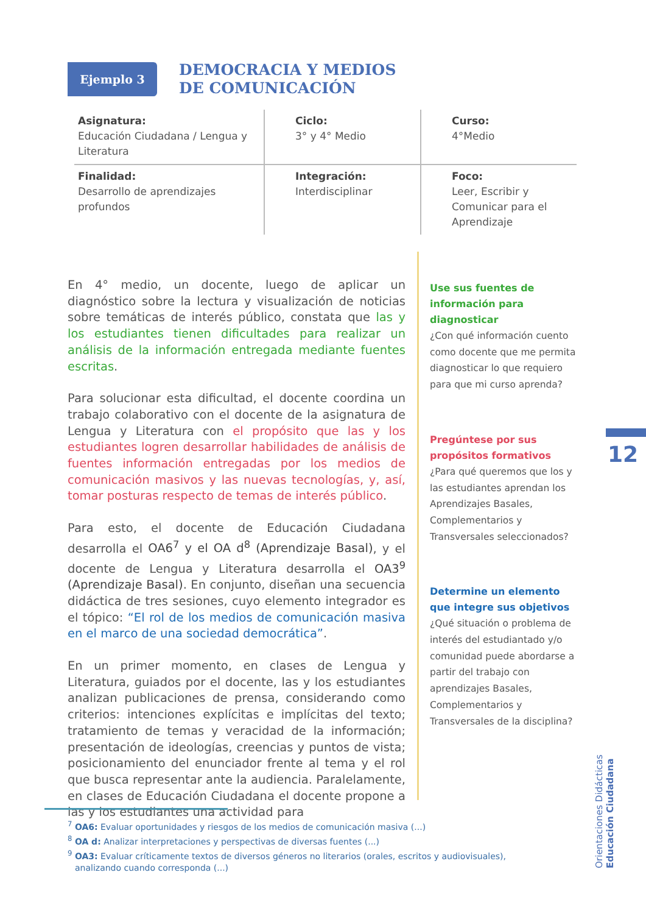Ejemplo 3
DEMOCRACIA Y MEDIOS
DE COMUNICACIÓN
| Asignatura: Educación Ciudadana / Lengua y Literatura | Ciclo: 3° y 4° Medio | Curso: 4°Medio |
| Finalidad: Desarrollo de aprendizajes profundos | Integración: Interdisciplinar | Foco: Leer, Escribir y Comunicar para el Aprendizaje |
En 4° medio, un docente, luego de aplicar un diagnóstico sobre la lectura y visualización de noticias sobre temáticas de interés público, constata que las y los estudiantes tienen dificultades para realizar un análisis de la información entregada mediante fuentes escritas.
Para solucionar esta dificultad, el docente coordina un trabajo colaborativo con el docente de la asignatura de Lengua y Literatura con el propósito que las y los estudiantes logren desarrollar habilidades de análisis de fuentes información entregadas por los medios de comunicación masivos y las nuevas tecnologías, y, así, tomar posturas respecto de temas de interés público.
Para esto, el docente de Educación Ciudadana desarrolla el OA6<sup>7</sup> y el OA d<sup>8</sup> (Aprendizaje Basal), y el docente de Lengua y Literatura desarrolla el OA3<sup>9</sup> (Aprendizaje Basal). En conjunto, diseñan una secuencia didáctica de tres sesiones, cuyo elemento integrador es el tópico: “El rol de los medios de comunicación masiva en el marco de una sociedad democrática”.
En un primer momento, en clases de Lengua y Literatura, guiados por el docente, las y los estudiantes analizan publicaciones de prensa, considerando como criterios: intenciones explícitas e implícitas del texto; tratamiento de temas y veracidad de la información; presentación de ideologías, creencias y puntos de vista; posicionamiento del enunciador frente al tema y el rol que busca representar ante la audiencia. Paralelamente, en clases de Educación Ciudadana el docente propone a las y los estudiantes una actividad para
Use sus fuentes de información para diagnosticar
¿Con qué información cuento como docente que me permita diagnosticar lo que requiero para que mi curso aprenda?
Pregúntese por sus propósitos formativos
¿Para qué queremos que los y las estudiantes aprendan los Aprendizajes Basales, Complementarios y Transversales seleccionados?
Determine un elemento que integre sus objetivos
¿Qué situación o problema de interés del estudiantado y/o comunidad puede abordarse a partir del trabajo con aprendizajes Basales, Complementarios y Transversales de la disciplina?
12
Orientaciones Didácticas
Educación Ciudadana
<sup>7</sup> OA6: Evaluar oportunidades y riesgos de los medios de comunicación masiva (...)
<sup>8</sup> OA d: Analizar interpretaciones y perspectivas de diversas fuentes (...)
<sup>9</sup> OA3: Evaluar críticamente textos de diversos géneros no literarios (orales, escritos y audiovisuales), analizando cuando corresponda (...)